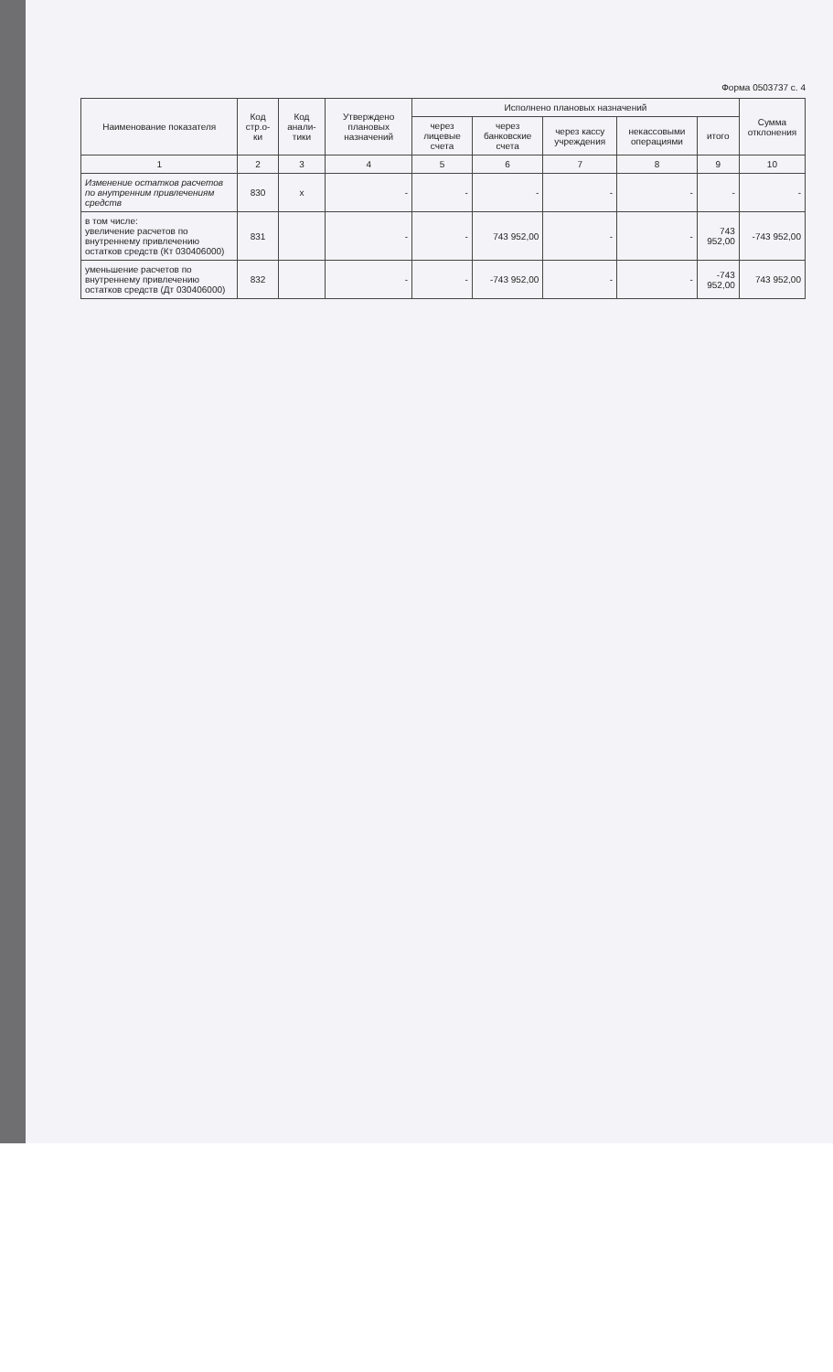Форма 0503737 с. 4
| Наименование показателя | Код стр.о-ки | Код анали-тики | Утверждено плановых назначений | Исполнено плановых назначений | | | | | Сумма отклонения |
| --- | --- | --- | --- | --- | --- | --- | --- | --- | --- |
| | | | | через лицевые счета | через банковские счета | через кассу учреждения | некассовыми операциями | итого | |
| 1 | 2 | 3 | 4 | 5 | 6 | 7 | 8 | 9 | 10 |
| Изменение остатков расчетов по внутренним привлечениям средств | 830 | x | - | - | - | - | - | - | - |
| в том числе: увеличение расчетов по внутреннему привлечению остатков средств (Кт 030406000) | 831 | | - | - | 743 952,00 | - | - | 743 952,00 | -743 952,00 |
| уменьшение расчетов по внутреннему привлечению остатков средств (Дт 030406000) | 832 | | - | - | -743 952,00 | - | - | -743 952,00 | 743 952,00 |